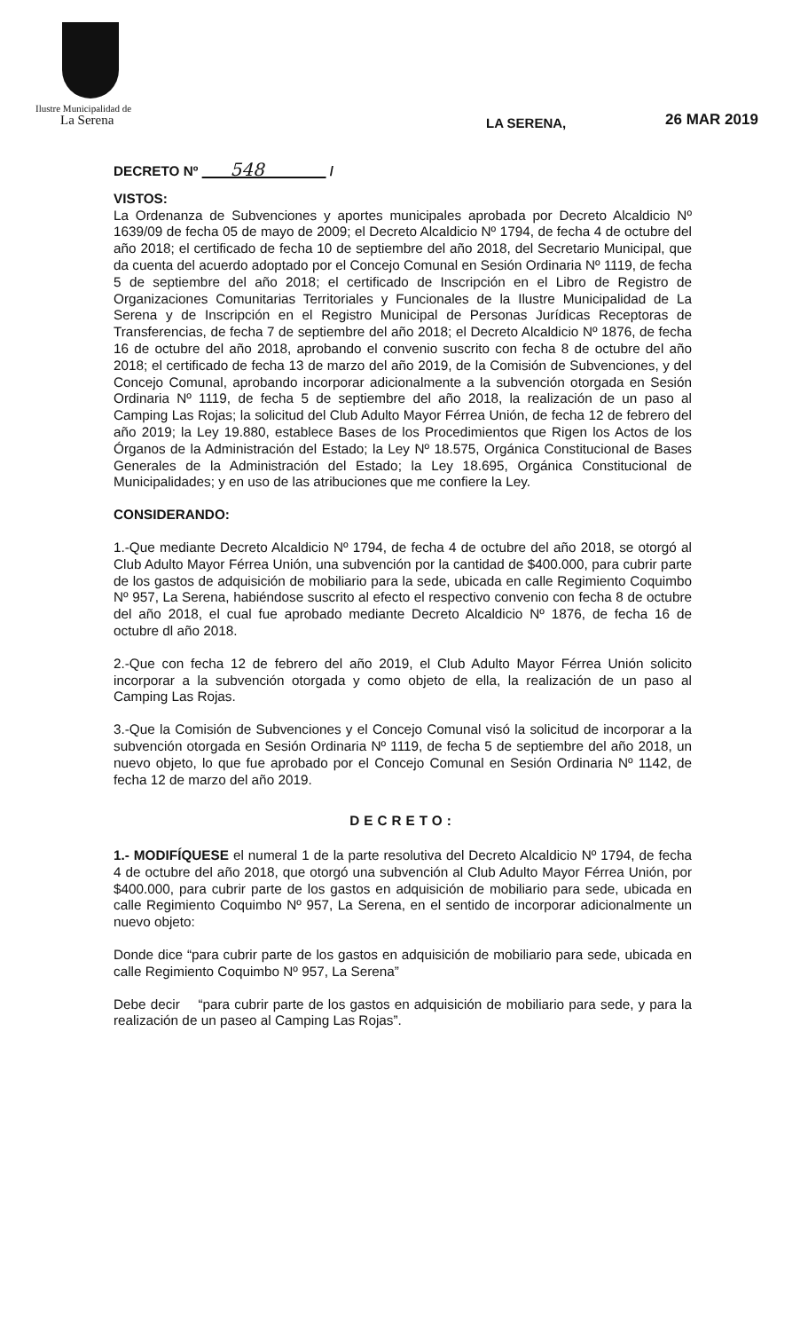Ilustre Municipalidad de
La Serena
LA SERENA, 26 MAR 2019
DECRETO Nº 548 /
VISTOS:
La Ordenanza de Subvenciones y aportes municipales aprobada por Decreto Alcaldicio Nº 1639/09 de fecha 05 de mayo de 2009; el Decreto Alcaldicio Nº 1794, de fecha 4 de octubre del año 2018; el certificado de fecha 10 de septiembre del año 2018, del Secretario Municipal, que da cuenta del acuerdo adoptado por el Concejo Comunal en Sesión Ordinaria Nº 1119, de fecha 5 de septiembre del año 2018; el certificado de Inscripción en el Libro de Registro de Organizaciones Comunitarias Territoriales y Funcionales de la Ilustre Municipalidad de La Serena y de Inscripción en el Registro Municipal de Personas Jurídicas Receptoras de Transferencias, de fecha 7 de septiembre del año 2018; el Decreto Alcaldicio Nº 1876, de fecha 16 de octubre del año 2018, aprobando el convenio suscrito con fecha 8 de octubre del año 2018; el certificado de fecha 13 de marzo del año 2019, de la Comisión de Subvenciones, y del Concejo Comunal, aprobando incorporar adicionalmente a la subvención otorgada en Sesión Ordinaria Nº 1119, de fecha 5 de septiembre del año 2018, la realización de un paso al Camping Las Rojas; la solicitud del Club Adulto Mayor Férrea Unión, de fecha 12 de febrero del año 2019; la Ley 19.880, establece Bases de los Procedimientos que Rigen los Actos de los Órganos de la Administración del Estado; la Ley Nº 18.575, Orgánica Constitucional de Bases Generales de la Administración del Estado; la Ley 18.695, Orgánica Constitucional de Municipalidades; y en uso de las atribuciones que me confiere la Ley.
CONSIDERANDO:
1.-Que mediante Decreto Alcaldicio Nº 1794, de fecha 4 de octubre del año 2018, se otorgó al Club Adulto Mayor Férrea Unión, una subvención por la cantidad de $400.000, para cubrir parte de los gastos de adquisición de mobiliario para la sede, ubicada en calle Regimiento Coquimbo Nº 957, La Serena, habiéndose suscrito al efecto el respectivo convenio con fecha 8 de octubre del año 2018, el cual fue aprobado mediante Decreto Alcaldicio Nº 1876, de fecha 16 de octubre dl año 2018.
2.-Que con fecha 12 de febrero del año 2019, el Club Adulto Mayor Férrea Unión solicito incorporar a la subvención otorgada y como objeto de ella, la realización de un paso al Camping Las Rojas.
3.-Que la Comisión de Subvenciones y el Concejo Comunal visó la solicitud de incorporar a la subvención otorgada en Sesión Ordinaria Nº 1119, de fecha 5 de septiembre del año 2018, un nuevo objeto, lo que fue aprobado por el Concejo Comunal en Sesión Ordinaria Nº 1142, de fecha 12 de marzo del año 2019.
DECRETO:
1.- MODIFÍQUESE el numeral 1 de la parte resolutiva del Decreto Alcaldicio Nº 1794, de fecha 4 de octubre del año 2018, que otorgó una subvención al Club Adulto Mayor Férrea Unión, por $400.000, para cubrir parte de los gastos en adquisición de mobiliario para sede, ubicada en calle Regimiento Coquimbo Nº 957, La Serena, en el sentido de incorporar adicionalmente un nuevo objeto:
Donde dice “para cubrir parte de los gastos en adquisición de mobiliario para sede, ubicada en calle Regimiento Coquimbo Nº 957, La Serena”
Debe decir “para cubrir parte de los gastos en adquisición de mobiliario para sede, y para la realización de un paseo al Camping Las Rojas”.